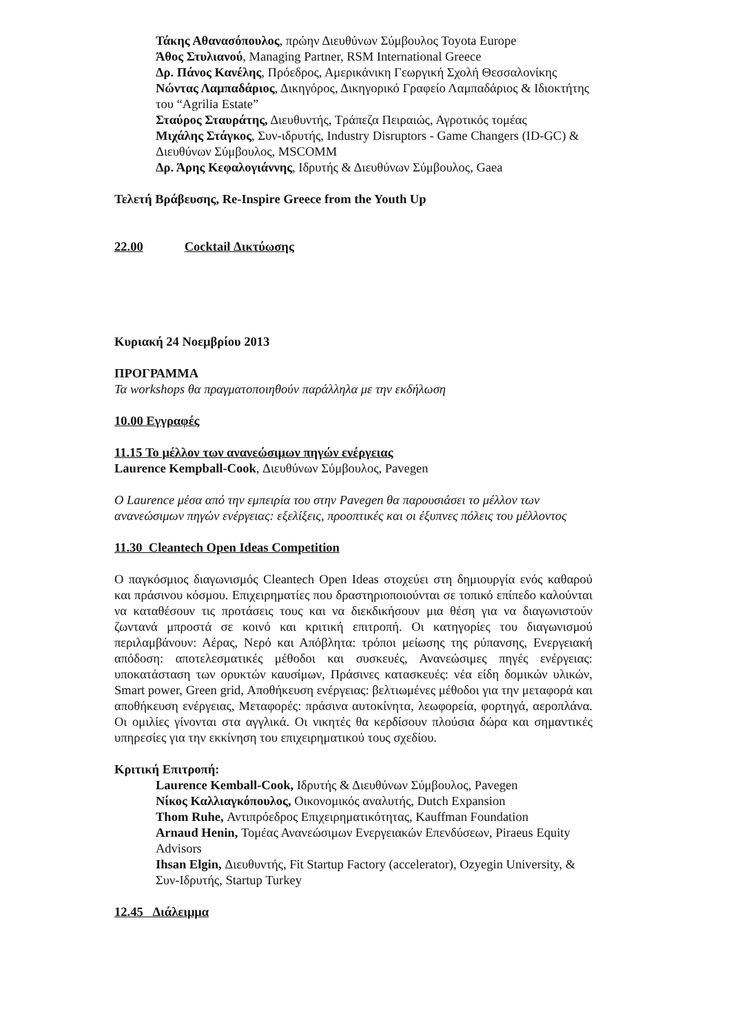Τάκης Αθανασόπουλος, πρώην Διευθύνων Σύμβουλος Toyota Europe
Άθος Στυλιανού, Managing Partner, RSM International Greece
Δρ. Πάνος Κανέλης, Πρόεδρος, Αμερικάνικη Γεωργική Σχολή Θεσσαλονίκης
Νώντας Λαμπαδάριος, Δικηγόρος, Δικηγορικό Γραφείο Λαμπαδάριος & Ιδιοκτήτης του “Agrilia Estate”
Σταύρος Σταυράτης, Διευθυντής, Τράπεζα Πειραιώς, Αγροτικός τομέας
Μιχάλης Στάγκος, Συν-ιδρυτής, Industry Disruptors - Game Changers (ID-GC) & Διευθύνων Σύμβουλος, MSCOMM
Δρ. Άρης Κεφαλογιάννης, Ιδρυτής & Διευθύνων Σύμβουλος, Gaea
Τελετή Βράβευσης, Re-Inspire Greece from the Youth Up
22.00 Cocktail Δικτύωσης
Κυριακή 24 Νοεμβρίου 2013
ΠΡΟΓΡΑΜΜΑ
Τα workshops θα πραγματοποιηθούν παράλληλα με την εκδήλωση
10.00 Εγγραφές
11.15 Το μέλλον των ανανεώσιμων πηγών ενέργειας
Laurence Kempball-Cook, Διευθύνων Σύμβουλος, Pavegen
Ο Laurence μέσα από την εμπειρία του στην Pavegen θα παρουσιάσει το μέλλον των ανανεώσιμων πηγών ενέργειας: εξελίξεις, προοπτικές και οι έξυπνες πόλεις του μέλλοντος
11.30 Cleantech Open Ideas Competition
Ο παγκόσμιος διαγωνισμός Cleantech Open Ideas στοχεύει στη δημιουργία ενός καθαρού και πράσινου κόσμου. Επιχειρηματίες που δραστηριοποιούνται σε τοπικό επίπεδο καλούνται να καταθέσουν τις προτάσεις τους και να διεκδικήσουν μια θέση για να διαγωνιστούν ζωντανά μπροστά σε κοινό και κριτική επιτροπή. Οι κατηγορίες του διαγωνισμού περιλαμβάνουν: Αέρας, Νερό και Απόβλητα: τρόποι μείωσης της ρύπανσης, Ενεργειακή απόδοση: αποτελεσματικές μέθοδοι και συσκευές, Ανανεώσιμες πηγές ενέργειας: υποκατάσταση των ορυκτών καυσίμων, Πράσινες κατασκευές: νέα είδη δομικών υλικών, Smart power, Green grid, Αποθήκευση ενέργειας: βελτιωμένες μέθοδοι για την μεταφορά και αποθήκευση ενέργειας, Μεταφορές: πράσινα αυτοκίνητα, λεωφορεία, φορτηγά, αεροπλάνα. Οι ομιλίες γίνονται στα αγγλικά. Οι νικητές θα κερδίσουν πλούσια δώρα και σημαντικές υπηρεσίες για την εκκίνηση του επιχειρηματικού τους σχεδίου.
Κριτική Επιτροπή:
Laurence Kemball-Cook, Ιδρυτής & Διευθύνων Σύμβουλος, Pavegen
Νίκος Καλλιαγκόπουλος, Οικονομικός αναλυτής, Dutch Expansion
Thom Ruhe, Αντιπρόεδρος Επιχειρηματικότητας, Kauffman Foundation
Arnaud Henin, Τομέας Ανανεώσιμων Ενεργειακών Επενδύσεων, Piraeus Equity Advisors
Ihsan Elgin, Διευθυντής, Fit Startup Factory (accelerator), Ozyegin University, & Συν-Ιδρυτής, Startup Turkey
12.45 Διάλειμμα